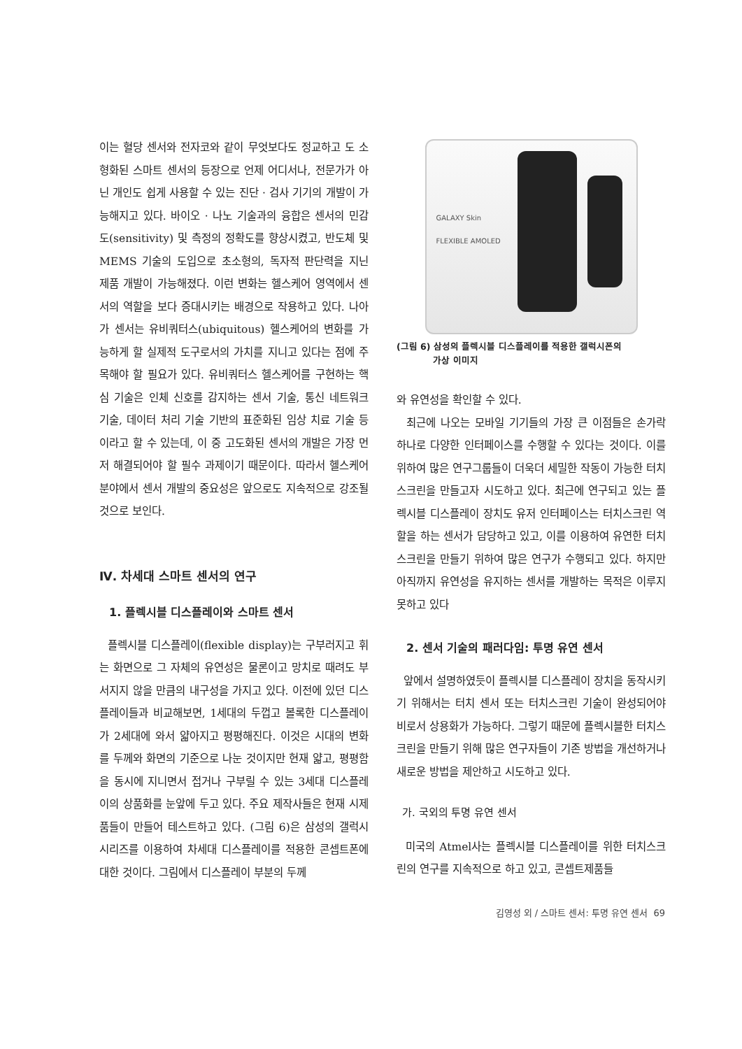이는 혈당 센서와 전자코와 같이 무엇보다도 정교하고 도 소형화된 스마트 센서의 등장으로 언제 어디서나, 전문가가 아닌 개인도 쉽게 사용할 수 있는 진단 · 검사 기기의 개발이 가능해지고 있다. 바이오 · 나노 기술과의 융합은 센서의 민감도(sensitivity) 및 측정의 정확도를 향상시켰고, 반도체 및 MEMS 기술의 도입으로 초소형의, 독자적 판단력을 지닌 제품 개발이 가능해졌다. 이런 변화는 헬스케어 영역에서 센서의 역할을 보다 증대시키는 배경으로 작용하고 있다. 나아가 센서는 유비쿼터스(ubiquitous) 헬스케어의 변화를 가능하게 할 실제적 도구로서의 가치를 지니고 있다는 점에 주목해야 할 필요가 있다. 유비쿼터스 헬스케어를 구현하는 핵심 기술은 인체 신호를 감지하는 센서 기술, 통신 네트워크 기술, 데이터 처리 기술 기반의 표준화된 임상 치료 기술 등이라고 할 수 있는데, 이 중 고도화된 센서의 개발은 가장 먼저 해결되어야 할 필수 과제이기 때문이다. 따라서 헬스케어 분야에서 센서 개발의 중요성은 앞으로도 지속적으로 강조될 것으로 보인다.
Ⅳ. 차세대 스마트 센서의 연구
1. 플렉시블 디스플레이와 스마트 센서
플렉시블 디스플레이(flexible display)는 구부러지고 휘는 화면으로 그 자체의 유연성은 물론이고 망치로 때려도 부서지지 않을 만큼의 내구성을 가지고 있다. 이전에 있던 디스플레이들과 비교해보면, 1세대의 두껍고 볼록한 디스플레이가 2세대에 와서 얇아지고 평평해진다. 이것은 시대의 변화를 두께와 화면의 기준으로 나눈 것이지만 현재 얇고, 평평함을 동시에 지니면서 접거나 구부릴 수 있는 3세대 디스플레이의 상품화를 눈앞에 두고 있다. 주요 제작사들은 현재 시제품들이 만들어 테스트하고 있다. (그림 6)은 삼성의 갤럭시 시리즈를 이용하여 차세대 디스플레이를 적용한 콘셉트폰에 대한 것이다. 그림에서 디스플레이 부분의 두께
GALAXY Skin
FLEXIBLE AMOLED
(그림 6) 삼성의 플렉시블 디스플레이를 적용한 갤럭시폰의
가상 이미지
와 유연성을 확인할 수 있다.
최근에 나오는 모바일 기기들의 가장 큰 이점들은 손가락 하나로 다양한 인터페이스를 수행할 수 있다는 것이다. 이를 위하여 많은 연구그룹들이 더욱더 세밀한 작동이 가능한 터치스크린을 만들고자 시도하고 있다. 최근에 연구되고 있는 플렉시블 디스플레이 장치도 유저 인터페이스는 터치스크린 역할을 하는 센서가 담당하고 있고, 이를 이용하여 유연한 터치스크린을 만들기 위하여 많은 연구가 수행되고 있다. 하지만 아직까지 유연성을 유지하는 센서를 개발하는 목적은 이루지 못하고 있다
2. 센서 기술의 패러다임: 투명 유연 센서
앞에서 설명하였듯이 플렉시블 디스플레이 장치을 동작시키기 위해서는 터치 센서 또는 터치스크린 기술이 완성되어야 비로서 상용화가 가능하다. 그렇기 때문에 플렉시블한 터치스크린을 만들기 위해 많은 연구자들이 기존 방법을 개선하거나 새로운 방법을 제안하고 시도하고 있다.
가. 국외의 투명 유연 센서
미국의 Atmel사는 플렉시블 디스플레이를 위한 터치스크린의 연구를 지속적으로 하고 있고, 콘셉트제품들
김영성 외 / 스마트 센서: 투명 유연 센서 69